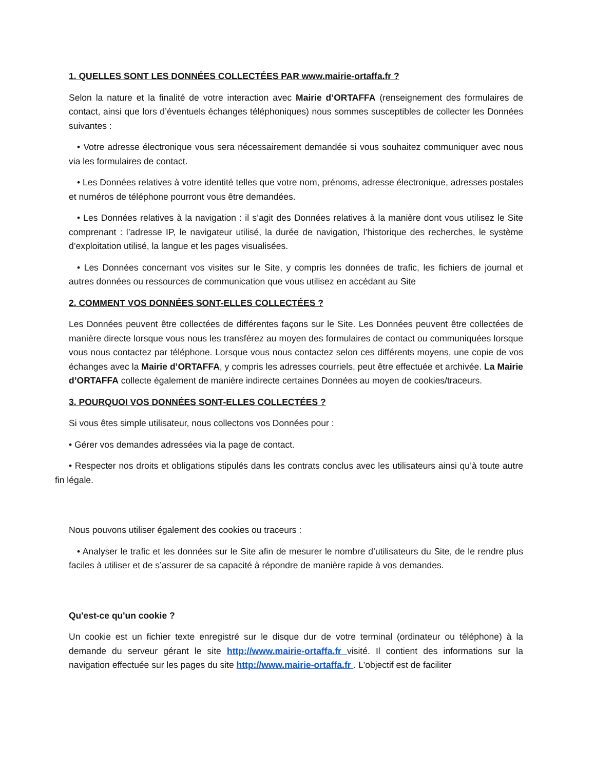1. QUELLES SONT LES DONNÉES COLLECTÉES PAR www.mairie-ortaffa.fr ?
Selon la nature et la finalité de votre interaction avec Mairie d’ORTAFFA (renseignement des formulaires de contact, ainsi que lors d’éventuels échanges téléphoniques) nous sommes susceptibles de collecter les Données suivantes :
• Votre adresse électronique vous sera nécessairement demandée si vous souhaitez communiquer avec nous via les formulaires de contact.
• Les Données relatives à votre identité telles que votre nom, prénoms, adresse électronique, adresses postales et numéros de téléphone pourront vous être demandées.
• Les Données relatives à la navigation : il s’agit des Données relatives à la manière dont vous utilisez le Site comprenant : l’adresse IP, le navigateur utilisé, la durée de navigation, l’historique des recherches, le système d’exploitation utilisé, la langue et les pages visualisées.
• Les Données concernant vos visites sur le Site, y compris les données de trafic, les fichiers de journal et autres données ou ressources de communication que vous utilisez en accédant au Site
2. COMMENT VOS DONNÉES SONT-ELLES COLLECTÉES ?
Les Données peuvent être collectées de différentes façons sur le Site. Les Données peuvent être collectées de manière directe lorsque vous nous les transférez au moyen des formulaires de contact ou communiquées lorsque vous nous contactez par téléphone. Lorsque vous nous contactez selon ces différents moyens, une copie de vos échanges avec la Mairie d’ORTAFFA, y compris les adresses courriels, peut être effectuée et archivée. La Mairie d’ORTAFFA collecte également de manière indirecte certaines Données au moyen de cookies/traceurs.
3. POURQUOI VOS DONNÉES SONT-ELLES COLLECTÉES ?
Si vous êtes simple utilisateur, nous collectons vos Données pour :
• Gérer vos demandes adressées via la page de contact.
• Respecter nos droits et obligations stipulés dans les contrats conclus avec les utilisateurs ainsi qu’à toute autre fin légale.
Nous pouvons utiliser également des cookies ou traceurs :
• Analyser le trafic et les données sur le Site afin de mesurer le nombre d’utilisateurs du Site, de le rendre plus faciles à utiliser et de s’assurer de sa capacité à répondre de manière rapide à vos demandes.
Qu'est-ce qu'un cookie ?
Un cookie est un fichier texte enregistré sur le disque dur de votre terminal (ordinateur ou téléphone) à la demande du serveur gérant le site http://www.mairie-ortaffa.fr visité. Il contient des informations sur la navigation effectuée sur les pages du site http://www.mairie-ortaffa.fr . L'objectif est de faciliter